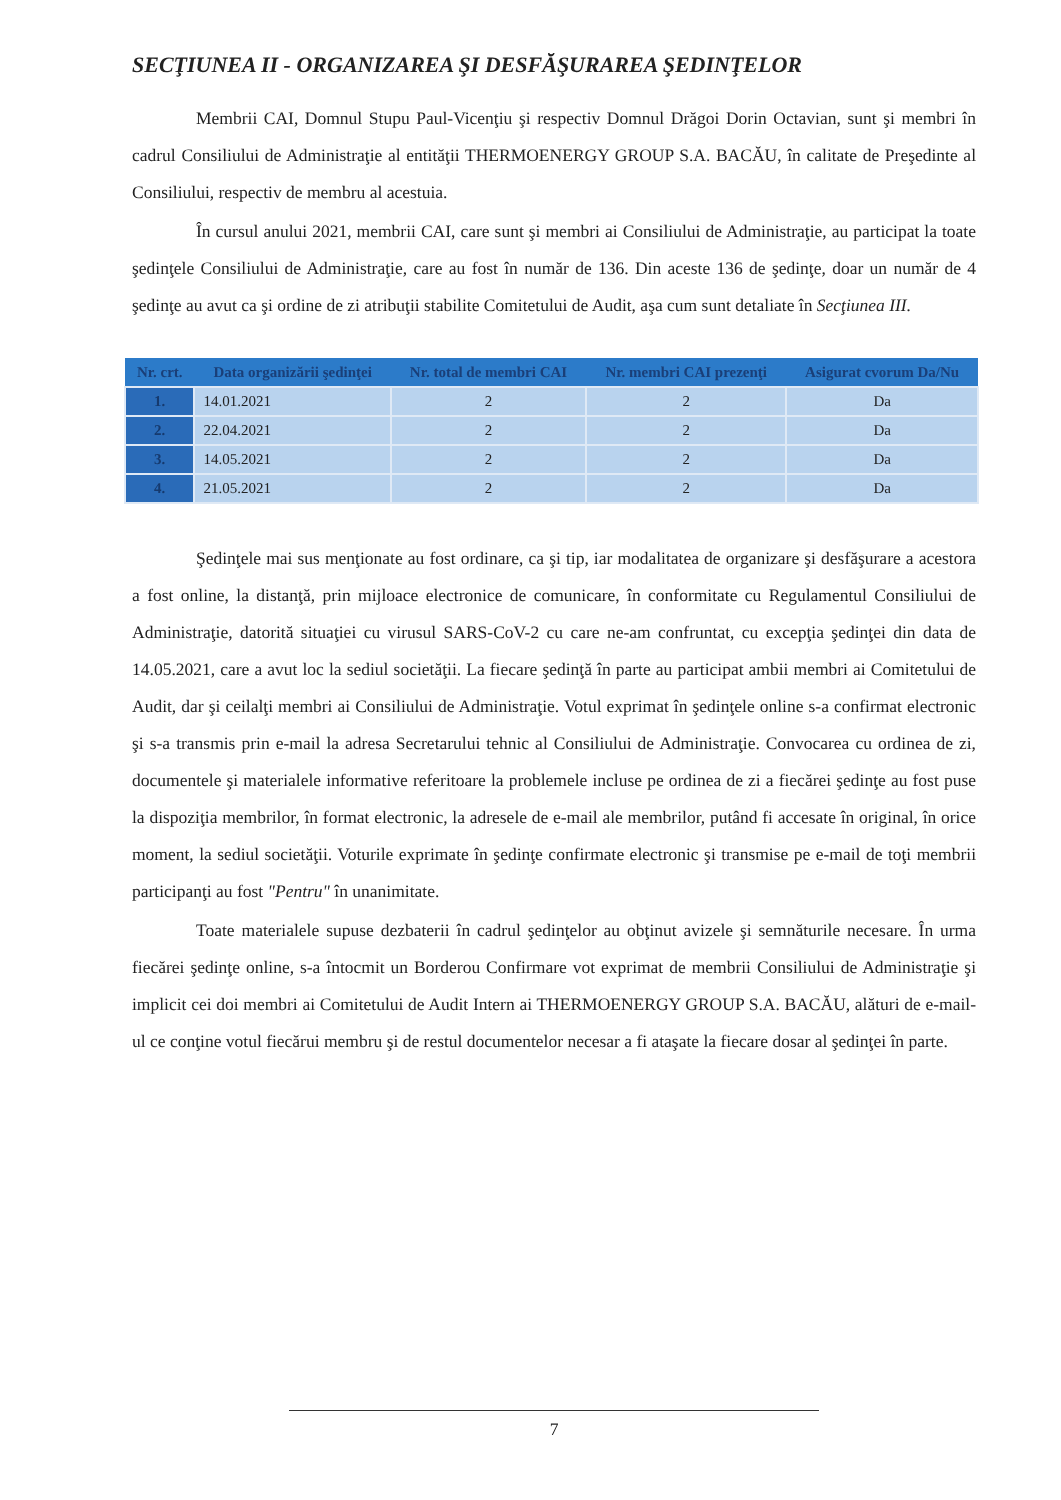SECŢIUNEA II - ORGANIZAREA ŞI DESFĂŞURAREA ŞEDINŢELOR
Membrii CAI, Domnul Stupu Paul-Vicenţiu şi respectiv Domnul Drăgoi Dorin Octavian, sunt şi membri în cadrul Consiliului de Administraţie al entităţii THERMOENERGY GROUP S.A. BACĂU, în calitate de Preşedinte al Consiliului, respectiv de membru al acestuia.
În cursul anului 2021, membrii CAI, care sunt şi membri ai Consiliului de Administraţie, au participat la toate şedinţele Consiliului de Administraţie, care au fost în număr de 136. Din aceste 136 de şedinţe, doar un număr de 4 şedinţe au avut ca şi ordine de zi atribuţii stabilite Comitetului de Audit, aşa cum sunt detaliate în Secţiunea III.
| Nr. crt. | Data organizării şedinţei | Nr. total de membri CAI | Nr. membri CAI prezenţi | Asigurat cvorum Da/Nu |
| --- | --- | --- | --- | --- |
| 1. | 14.01.2021 | 2 | 2 | Da |
| 2. | 22.04.2021 | 2 | 2 | Da |
| 3. | 14.05.2021 | 2 | 2 | Da |
| 4. | 21.05.2021 | 2 | 2 | Da |
Şedinţele mai sus menţionate au fost ordinare, ca şi tip, iar modalitatea de organizare şi desfăşurare a acestora a fost online, la distanţă, prin mijloace electronice de comunicare, în conformitate cu Regulamentul Consiliului de Administraţie, datorită situaţiei cu virusul SARS-CoV-2 cu care ne-am confruntat, cu excepţia şedinţei din data de 14.05.2021, care a avut loc la sediul societăţii. La fiecare şedinţă în parte au participat ambii membri ai Comitetului de Audit, dar şi ceilalţi membri ai Consiliului de Administraţie. Votul exprimat în şedinţele online s-a confirmat electronic şi s-a transmis prin e-mail la adresa Secretarului tehnic al Consiliului de Administraţie. Convocarea cu ordinea de zi, documentele şi materialele informative referitoare la problemele incluse pe ordinea de zi a fiecărei şedinţe au fost puse la dispoziţia membrilor, în format electronic, la adresele de e-mail ale membrilor, putând fi accesate în original, în orice moment, la sediul societăţii. Voturile exprimate în şedinţe confirmate electronic şi transmise pe e-mail de toţi membrii participanţi au fost "Pentru" în unanimitate.
Toate materialele supuse dezbaterii în cadrul şedinţelor au obţinut avizele şi semnăturile necesare. În urma fiecărei şedinţe online, s-a întocmit un Borderou Confirmare vot exprimat de membrii Consiliului de Administraţie şi implicit cei doi membri ai Comitetului de Audit Intern ai THERMOENERGY GROUP S.A. BACĂU, alături de e-mail-ul ce conţine votul fiecărui membru şi de restul documentelor necesar a fi ataşate la fiecare dosar al şedinţei în parte.
7